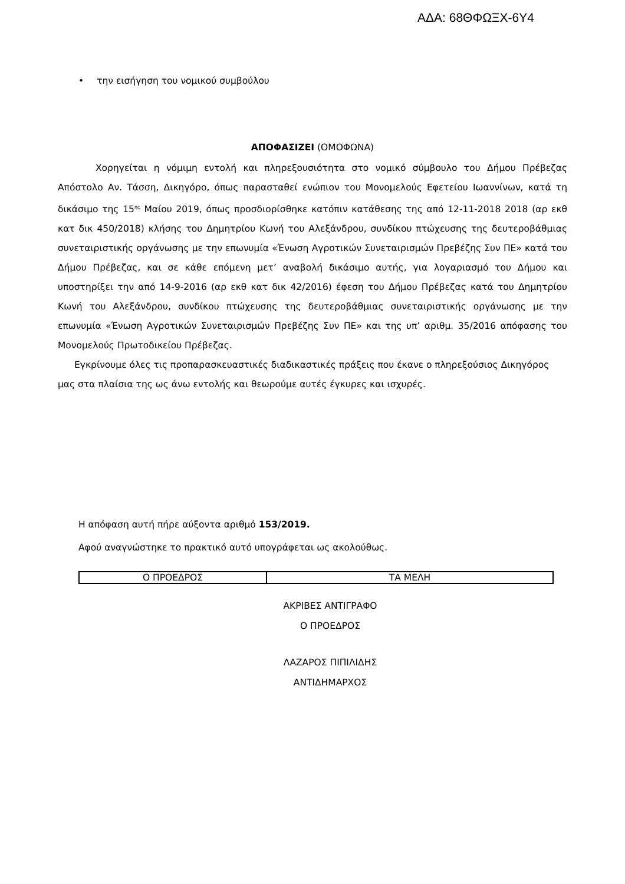ΑΔΑ: 68ΘΦΩΞΧ-6Υ4
• την εισήγηση του νομικού συμβούλου
ΑΠΟΦΑΣΙΖΕΙ (ΟΜΟΦΩΝΑ)
Χορηγείται η νόμιμη εντολή και πληρεξουσιότητα στο νομικό σύμβουλο του Δήμου Πρέβεζας Απόστολο Αν. Τάσση, Δικηγόρο, όπως παρασταθεί ενώπιον του Μονομελούς Εφετείου Ιωαννίνων, κατά τη δικάσιμο της 15<sup>ης</sup> Μαίου 2019, όπως προσδιορίσθηκε κατόπιν κατάθεσης της από 12-11-2018 2018 (αρ εκθ κατ δικ 450/2018) κλήσης του Δημητρίου Κωνή του Αλεξάνδρου, συνδίκου πτώχευσης της δευτεροβάθμιας συνεταιριστικής οργάνωσης με την επωνυμία «Ένωση Αγροτικών Συνεταιρισμών Πρεβέζης Συν ΠΕ» κατά του Δήμου Πρέβεζας, και σε κάθε επόμενη μετ’ αναβολή δικάσιμο αυτής, για λογαριασμό του Δήμου και υποστηρίξει την από 14-9-2016 (αρ εκθ κατ δικ 42/2016) έφεση του Δήμου Πρέβεζας κατά του Δημητρίου Κωνή του Αλεξάνδρου, συνδίκου πτώχευσης της δευτεροβάθμιας συνεταιριστικής οργάνωσης με την επωνυμία «Ένωση Αγροτικών Συνεταιρισμών Πρεβέζης Συν ΠΕ» και της υπ’ αριθμ. 35/2016 απόφασης του Μονομελούς Πρωτοδικείου Πρέβεζας.
Εγκρίνουμε όλες τις προπαρασκευαστικές διαδικαστικές πράξεις που έκανε ο πληρεξούσιος Δικηγόρος μας στα πλαίσια της ως άνω εντολής και θεωρούμε αυτές έγκυρες και ισχυρές.
Η απόφαση αυτή πήρε αύξοντα αριθμό 153/2019.
Αφού αναγνώστηκε το πρακτικό αυτό υπογράφεται ως ακολούθως.
| Ο ΠΡΟΕΔΡΟΣ | ΤΑ ΜΕΛΗ |
ΑΚΡΙΒΕΣ ΑΝΤΙΓΡΑΦΟ
Ο ΠΡΟΕΔΡΟΣ
ΛΑΖΑΡΟΣ ΠΙΠΙΛΙΔΗΣ
ΑΝΤΙΔΗΜΑΡΧΟΣ